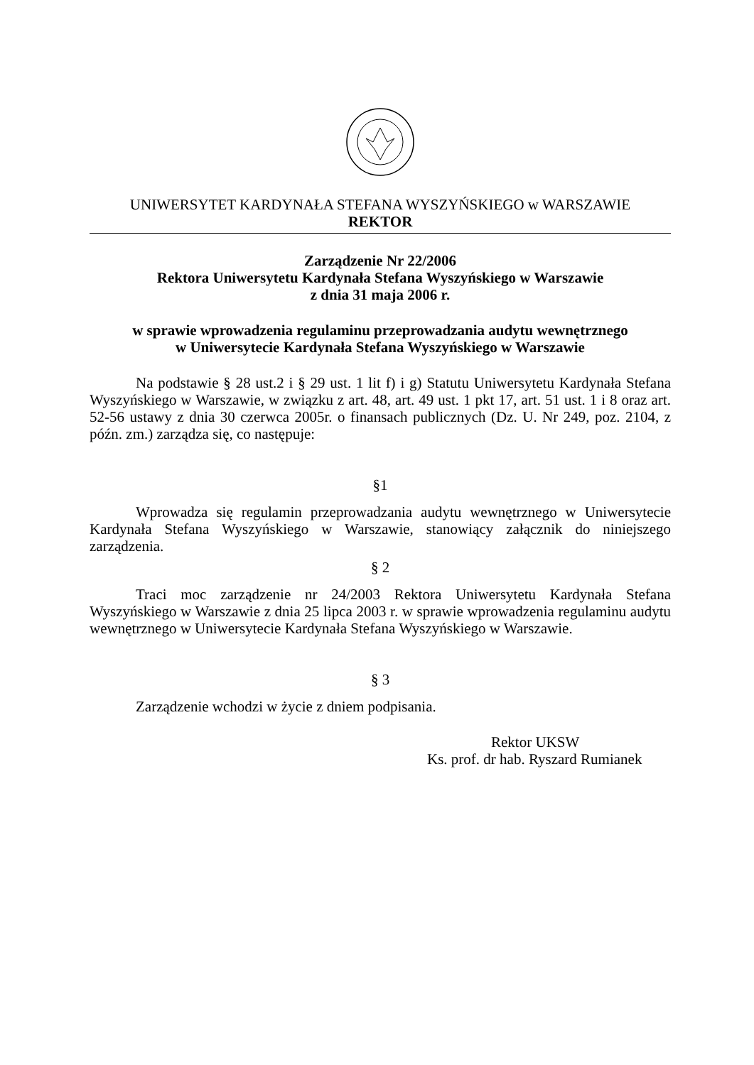UNIWERSYTET KARDYNAŁA STEFANA WYSZYŃSKIEGO w WARSZAWIE
REKTOR
Zarządzenie Nr 22/2006
Rektora Uniwersytetu Kardynała Stefana Wyszyńskiego w Warszawie
z dnia 31 maja 2006 r.
w sprawie wprowadzenia regulaminu przeprowadzania audytu wewnętrznego
w Uniwersytecie Kardynała Stefana Wyszyńskiego w Warszawie
Na podstawie § 28 ust.2 i § 29 ust. 1 lit f) i g) Statutu Uniwersytetu Kardynała Stefana Wyszyńskiego w Warszawie, w związku z art. 48, art. 49 ust. 1 pkt 17, art. 51 ust. 1 i 8 oraz art. 52-56 ustawy z dnia 30 czerwca 2005r. o finansach publicznych (Dz. U. Nr 249, poz. 2104, z późn. zm.) zarządza się, co następuje:
§1
Wprowadza się regulamin przeprowadzania audytu wewnętrznego w Uniwersytecie Kardynała Stefana Wyszyńskiego w Warszawie, stanowiący załącznik do niniejszego zarządzenia.
§ 2
Traci moc zarządzenie nr 24/2003 Rektora Uniwersytetu Kardynała Stefana Wyszyńskiego w Warszawie z dnia 25 lipca 2003 r. w sprawie wprowadzenia regulaminu audytu wewnętrznego w Uniwersytecie Kardynała Stefana Wyszyńskiego w Warszawie.
§ 3
Zarządzenie wchodzi w życie z dniem podpisania.
Rektor UKSW
Ks. prof. dr hab. Ryszard Rumianek